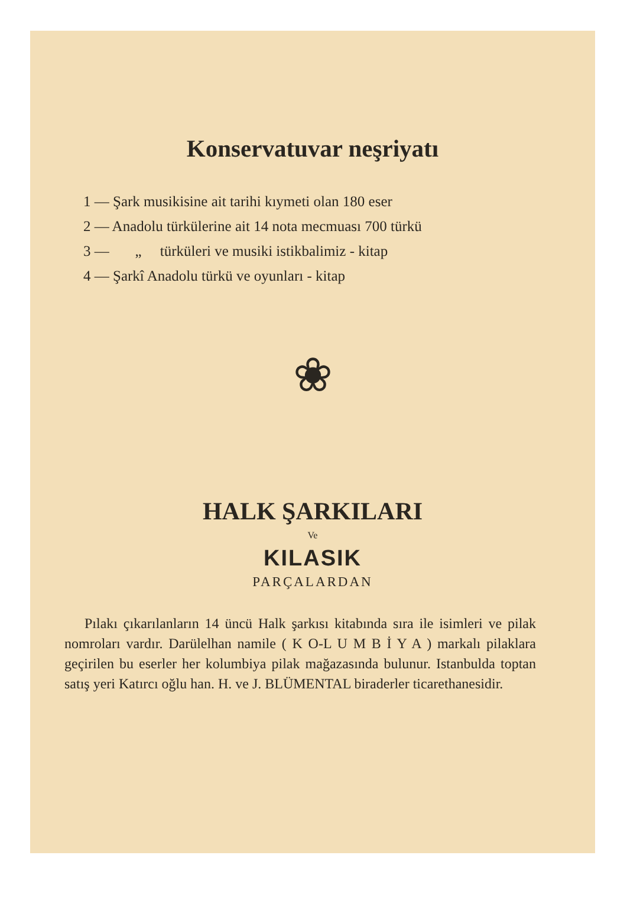Konservatuvar neşriyatı
1 — Şark musikisine ait tarihi kıymeti olan 180 eser
2 — Anadolu türkülerine ait 14 nota mecmuası 700 türkü
3 — „ türküleri ve musiki istikbalimiz - kitap
4 — Şarkî Anadolu türkü ve oyunları - kitap
❀
HALK ŞARKILARI
Ve
KILASIK
PARÇALARDAN
Pılakı çıkarılanların 14 üncü Halk şarkısı kitabında sıra ile isimleri ve pilak nomroları vardır. Darülelhan namile ( K O-L U M B İ Y A ) markalı pilaklara geçirilen bu eserler her kolumbiya pilak mağazasında bulunur. Istanbulda toptan satış yeri Katırcı oğlu han. H. ve J. BLÜMENTAL biraderler ticarethanesidir.